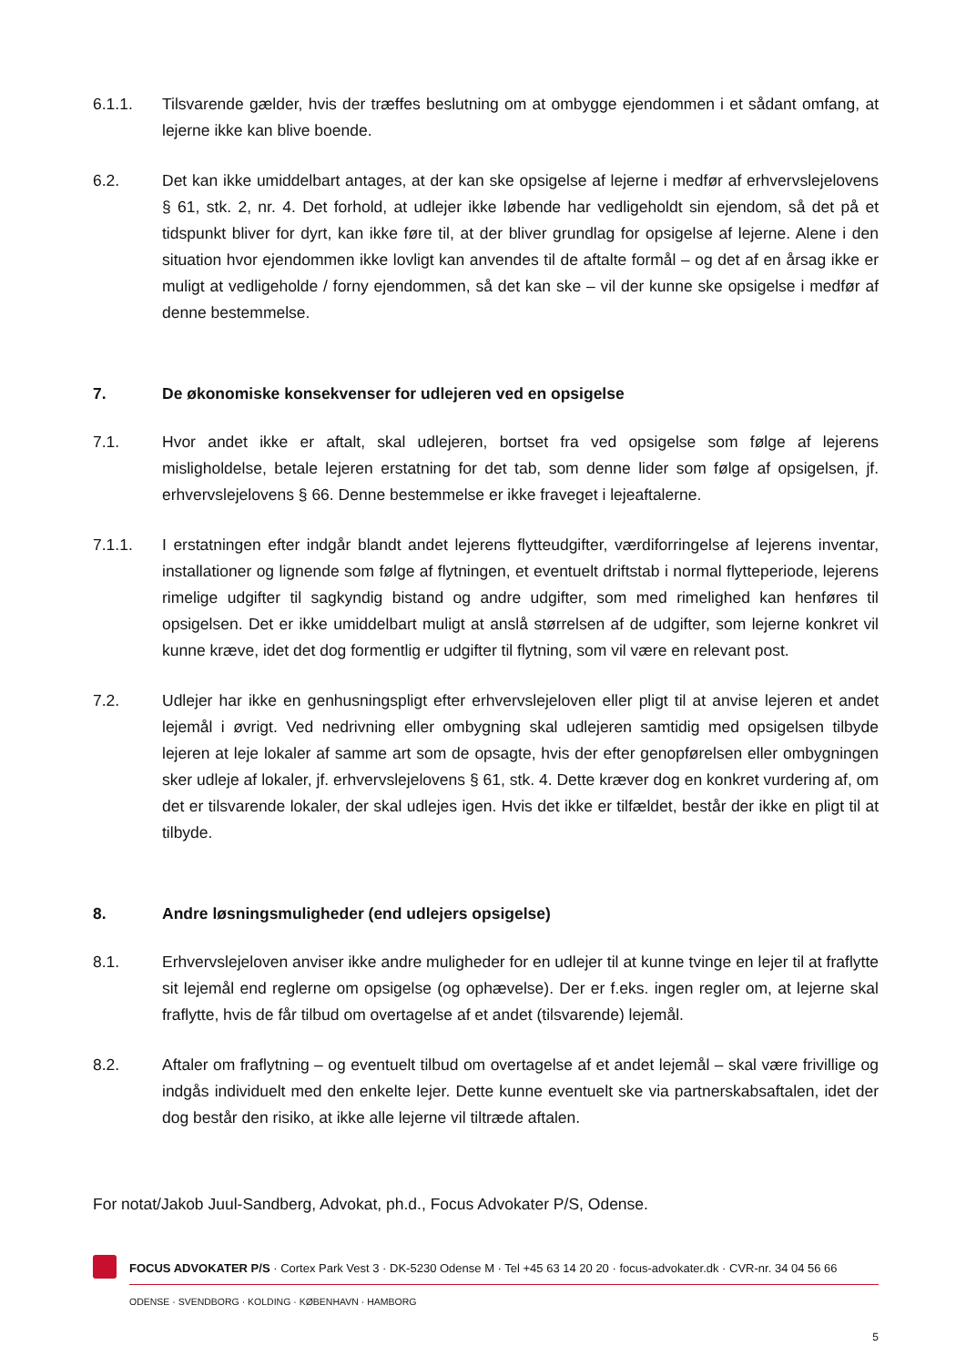6.1.1. Tilsvarende gælder, hvis der træffes beslutning om at ombygge ejendommen i et sådant omfang, at lejerne ikke kan blive boende.
6.2. Det kan ikke umiddelbart antages, at der kan ske opsigelse af lejerne i medfør af erhvervslejelovens § 61, stk. 2, nr. 4. Det forhold, at udlejer ikke løbende har vedligeholdt sin ejendom, så det på et tidspunkt bliver for dyrt, kan ikke føre til, at der bliver grundlag for opsigelse af lejerne. Alene i den situation hvor ejendommen ikke lovligt kan anvendes til de aftalte formål – og det af en årsag ikke er muligt at vedligeholde / forny ejendommen, så det kan ske – vil der kunne ske opsigelse i medfør af denne bestemmelse.
7. De økonomiske konsekvenser for udlejeren ved en opsigelse
7.1. Hvor andet ikke er aftalt, skal udlejeren, bortset fra ved opsigelse som følge af lejerens misligholdelse, betale lejeren erstatning for det tab, som denne lider som følge af opsigelsen, jf. erhvervslejelovens § 66. Denne bestemmelse er ikke fraveget i lejeaftalerne.
7.1.1. I erstatningen efter indgår blandt andet lejerens flytteudgifter, værdiforringelse af lejerens inventar, installationer og lignende som følge af flytningen, et eventuelt driftstab i normal flytteperiode, lejerens rimelige udgifter til sagkyndig bistand og andre udgifter, som med rimelighed kan henføres til opsigelsen. Det er ikke umiddelbart muligt at anslå størrelsen af de udgifter, som lejerne konkret vil kunne kræve, idet det dog formentlig er udgifter til flytning, som vil være en relevant post.
7.2. Udlejer har ikke en genhusningspligt efter erhvervslejeloven eller pligt til at anvise lejeren et andet lejemål i øvrigt. Ved nedrivning eller ombygning skal udlejeren samtidig med opsigelsen tilbyde lejeren at leje lokaler af samme art som de opsagte, hvis der efter genopførelsen eller ombygningen sker udleje af lokaler, jf. erhvervslejelovens § 61, stk. 4. Dette kræver dog en konkret vurdering af, om det er tilsvarende lokaler, der skal udlejes igen. Hvis det ikke er tilfældet, består der ikke en pligt til at tilbyde.
8. Andre løsningsmuligheder (end udlejers opsigelse)
8.1. Erhvervslejeloven anviser ikke andre muligheder for en udlejer til at kunne tvinge en lejer til at fraflytte sit lejemål end reglerne om opsigelse (og ophævelse). Der er f.eks. ingen regler om, at lejerne skal fraflytte, hvis de får tilbud om overtagelse af et andet (tilsvarende) lejemål.
8.2. Aftaler om fraflytning – og eventuelt tilbud om overtagelse af et andet lejemål – skal være frivillige og indgås individuelt med den enkelte lejer. Dette kunne eventuelt ske via partnerskabsaftalen, idet der dog består den risiko, at ikke alle lejerne vil tiltræde aftalen.
For notat/Jakob Juul-Sandberg, Advokat, ph.d., Focus Advokater P/S, Odense.
FOCUS ADVOKATER P/S · Cortex Park Vest 3 · DK-5230 Odense M · Tel +45 63 14 20 20 · focus-advokater.dk · CVR-nr. 34 04 56 66
ODENSE · SVENDBORG · KOLDING · KØBENHAVN · HAMBORG
5